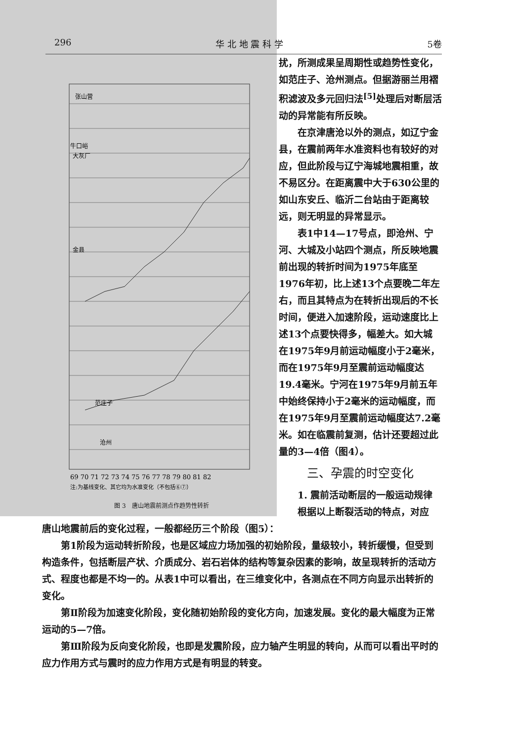296 华 北 地 震 科 学 5卷
69 70 71 72 73 74 75 76 77 78 79 80 81 82
注:为基线变化、其它均为水准变化（不包括⑥⑦）
张山营
牛口峪
大灰厂
金县
范庄子
沧州
图 3　唐山地震前测点作趋势性转折
扰，所测成果呈周期性或趋势性变化，如范庄子、沧州测点。但据游丽兰用褶积滤波及多元回归法<sup>[5]</sup>处理后对断层活动的异常能有所反映。
在京津唐沧以外的测点，如辽宁金县，在震前两年水准资料也有较好的对应，但此阶段与辽宁海城地震相重，故不易区分。在距离震中大于630公里的如山东安丘、临沂二台站由于距离较远，则无明显的异常显示。
表1中14—17号点，即沧州、宁河、大城及小站四个测点，所反映地震前出现的转折时间为1975年底至1976年初，比上述13个点要晚二年左右，而且其特点为在转折出现后的不长时间，便进入加速阶段，运动速度比上述13个点要快得多，幅差大。如大城在1975年9月前运动幅度小于2毫米，而在1975年9月至震前运动幅度达19.4毫米。宁河在1975年9月前五年中始终保持小于2毫米的运动幅度，而在1975年9月至震前运动幅度达7.2毫米。如在临震前复测，估计还要超过此量的3—4倍（图4）。
三、孕震的时空变化
1. 震前活动断层的一般运动规律
根据以上断裂活动的特点，对应
唐山地震前后的变化过程，一般都经历三个阶段（图5）：
第1阶段为运动转折阶段，也是区域应力场加强的初始阶段，量级较小，转折缓慢，但受到构造条件，包括断层产状、介质成分、岩石岩体的结构等复杂因素的影响，故呈现转折的活动方式、程度也都是不均一的。从表1中可以看出，在三维变化中，各测点在不同方向显示出转折的变化。
第Ⅱ阶段为加速变化阶段，变化随初始阶段的变化方向，加速发展。变化的最大幅度为正常运动的5—7倍。
第Ⅲ阶段为反向变化阶段，也即是发震阶段，应力轴产生明显的转向，从而可以看出平时的应力作用方式与震时的应力作用方式是有明显的转变。